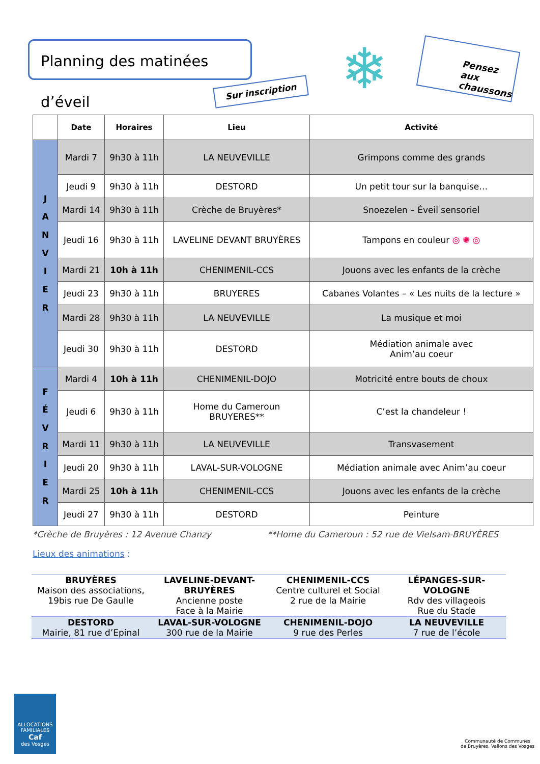Planning des matinées d’éveil
Sur inscription ❄
Pensez aux chaussons
| | Date | Horaires | Lieu | Activité |
| --- | --- | --- | --- | --- |
| J A N V I E R | Mardi 7 | 9h30 à 11h | LA NEUVEVILLE | Grimpons comme des grands |
| | Jeudi 9 | 9h30 à 11h | DESTORD | Un petit tour sur la banquise… |
| | Mardi 14 | 9h30 à 11h | Crèche de Bruyères* | Snoezelen – Éveil sensoriel |
| | Jeudi 16 | 9h30 à 11h | LAVELINE DEVANT BRUYÈRES | Tampons en couleur ◎ ✺ ◎ |
| | Mardi 21 | 10h à 11h | CHENIMENIL-CCS | Jouons avec les enfants de la crèche |
| | Jeudi 23 | 9h30 à 11h | BRUYERES | Cabanes Volantes – « Les nuits de la lecture » |
| | Mardi 28 | 9h30 à 11h | LA NEUVEVILLE | La musique et moi |
| | Jeudi 30 | 9h30 à 11h | DESTORD | Médiation animale avec Anim’au coeur |
| F É V R I E R | Mardi 4 | 10h à 11h | CHENIMENIL-DOJO | Motricité entre bouts de choux |
| | Jeudi 6 | 9h30 à 11h | Home du Cameroun BRUYERES** | C’est la chandeleur ! |
| | Mardi 11 | 9h30 à 11h | LA NEUVEVILLE | Transvasement |
| | Jeudi 20 | 9h30 à 11h | LAVAL-SUR-VOLOGNE | Médiation animale avec Anim’au coeur |
| | Mardi 25 | 10h à 11h | CHENIMENIL-CCS | Jouons avec les enfants de la crèche |
| | Jeudi 27 | 9h30 à 11h | DESTORD | Peinture |
*Crèche de Bruyères : 12 Avenue Chanzy **Home du Cameroun : 52 rue de Vielsam-BRUYÈRES
Lieux des animations :
| BRUYÈRES Maison des associations, 19bis rue De Gaulle | LAVELINE-DEVANT-BRUYÈRES Ancienne poste Face à la Mairie | CHENIMENIL-CCS Centre culturel et Social 2 rue de la Mairie | LÉPANGES-SUR-VOLOGNE Rdv des villageois Rue du Stade |
| DESTORD Mairie, 81 rue d’Epinal | LAVAL-SUR-VOLOGNE 300 rue de la Mairie | CHENIMENIL-DOJO 9 rue des Perles | LA NEUVEVILLE 7 rue de l’école |
ALLOCATIONS FAMILIALES
Caf
des Vosges
Communauté de Communes
de Bruyères, Vallons des Vosges